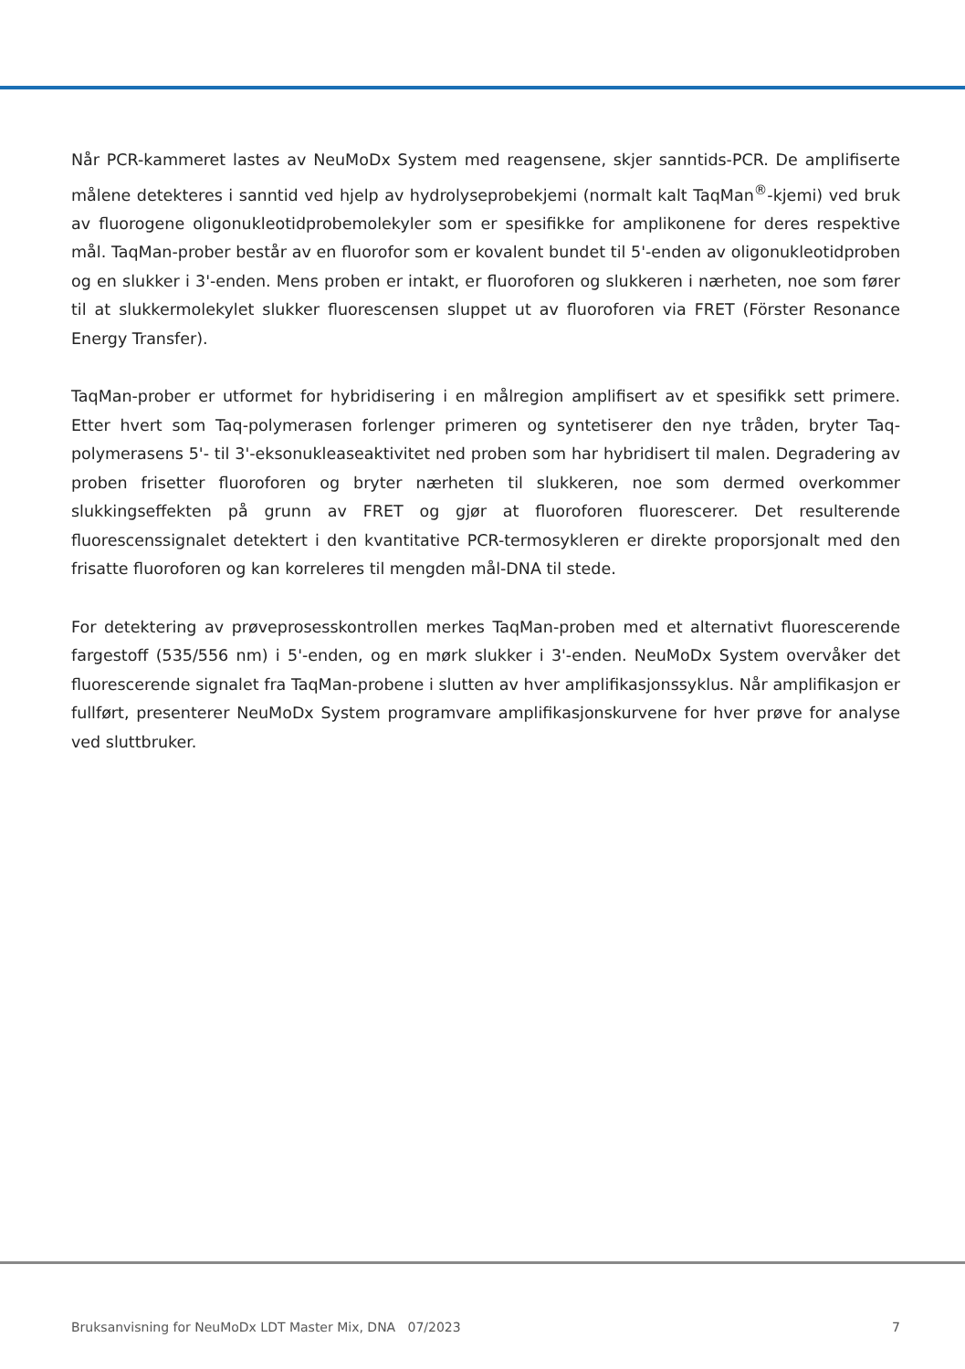Når PCR-kammeret lastes av NeuMoDx System med reagensene, skjer sanntids-PCR. De amplifiserte målene detekteres i sanntid ved hjelp av hydrolyseprobekjemi (normalt kalt TaqMan<sup>®</sup>-kjemi) ved bruk av fluorogene oligonukleotidprobemolekyler som er spesifikke for amplikonene for deres respektive mål. TaqMan-prober består av en fluorofor som er kovalent bundet til 5'-enden av oligonukleotidproben og en slukker i 3'-enden. Mens proben er intakt, er fluoroforen og slukkeren i nærheten, noe som fører til at slukkermolekylet slukker fluorescensen sluppet ut av fluoroforen via FRET (Förster Resonance Energy Transfer).
TaqMan-prober er utformet for hybridisering i en målregion amplifisert av et spesifikk sett primere. Etter hvert som Taq-polymerasen forlenger primeren og syntetiserer den nye tråden, bryter Taq-polymerasens 5'- til 3'-eksonukleaseaktivitet ned proben som har hybridisert til malen. Degradering av proben frisetter fluoroforen og bryter nærheten til slukkeren, noe som dermed overkommer slukkingseffekten på grunn av FRET og gjør at fluoroforen fluorescerer. Det resulterende fluorescenssignalet detektert i den kvantitative PCR-termosykleren er direkte proporsjonalt med den frisatte fluoroforen og kan korreleres til mengden mål-DNA til stede.
For detektering av prøveprosesskontrollen merkes TaqMan-proben med et alternativt fluorescerende fargestoff (535/556 nm) i 5'-enden, og en mørk slukker i 3'-enden. NeuMoDx System overvåker det fluorescerende signalet fra TaqMan-probene i slutten av hver amplifikasjonssyklus. Når amplifikasjon er fullført, presenterer NeuMoDx System programvare amplifikasjonskurvene for hver prøve for analyse ved sluttbruker.
Bruksanvisning for NeuMoDx LDT Master Mix, DNA 07/2023 7